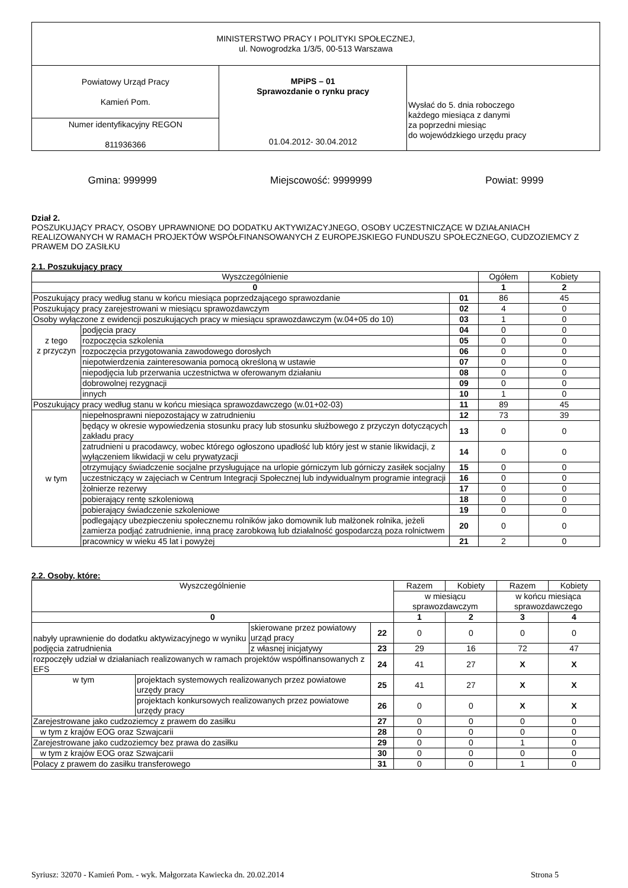| MINISTERSTWO PRACY I POLITYKI SPOŁECZNEJ, ul. Nowogrodzka 1/3/5, 00-513 Warszawa | | |
| Powiatowy Urząd Pracy Kamień Pom. | MPiPS – 01 Sprawozdanie o rynku pracy 01.04.2012- 30.04.2012 | Wysłać do 5. dnia roboczego każdego miesiąca z danymi za poprzedni miesiąc do wojewódzkiego urzędu pracy |
| Numer identyfikacyjny REGON 811936366 | | |
Gmina: 999999 Miejscowość: 9999999 Powiat: 9999
Dział 2.
POSZUKUJĄCY PRACY, OSOBY UPRAWNIONE DO DODATKU AKTYWIZACYJNEGO, OSOBY UCZESTNICZĄCE W DZIAŁANIACH REALIZOWANYCH W RAMACH PROJEKTÓW WSPÓŁFINANSOWANYCH Z EUROPEJSKIEGO FUNDUSZU SPOŁECZNEGO, CUDZOZIEMCY Z PRAWEM DO ZASIŁKU
2.1. Poszukujący pracy
| Wyszczególnienie | | | Ogółem | Kobiety |
| --- | --- | --- | --- | --- |
| 0 | | | 1 | 2 |
| Poszukujący pracy według stanu w końcu miesiąca poprzedzającego sprawozdanie | | 01 | 86 | 45 |
| Poszukujący pracy zarejestrowani w miesiącu sprawozdawczym | | 02 | 4 | 0 |
| Osoby wyłączone z ewidencji poszukujących pracy w miesiącu sprawozdawczym (w.04+05 do 10) | | 03 | 1 | 0 |
| z tego z przyczyn | podjęcia pracy | 04 | 0 | 0 |
| | rozpoczęcia szkolenia | 05 | 0 | 0 |
| | rozpoczęcia przygotowania zawodowego dorosłych | 06 | 0 | 0 |
| | niepotwierdzenia zainteresowania pomocą określoną w ustawie | 07 | 0 | 0 |
| | niepodjęcia lub przerwania uczestnictwa w oferowanym działaniu | 08 | 0 | 0 |
| | dobrowolnej rezygnacji | 09 | 0 | 0 |
| | innych | 10 | 1 | 0 |
| Poszukujący pracy według stanu w końcu miesiąca sprawozdawczego (w.01+02-03) | | 11 | 89 | 45 |
| w tym | niepełnosprawni niepozostający w zatrudnieniu | 12 | 73 | 39 |
| | będący w okresie wypowiedzenia stosunku pracy lub stosunku służbowego z przyczyn dotyczących zakładu pracy | 13 | 0 | 0 |
| | zatrudnieni u pracodawcy, wobec którego ogłoszono upadłość lub który jest w stanie likwidacji, z wyłączeniem likwidacji w celu prywatyzacji | 14 | 0 | 0 |
| | otrzymujący świadczenie socjalne przysługujące na urlopie górniczym lub górniczy zasiłek socjalny | 15 | 0 | 0 |
| | uczestniczący w zajęciach w Centrum Integracji Społecznej lub indywidualnym programie integracji | 16 | 0 | 0 |
| | żołnierze rezerwy | 17 | 0 | 0 |
| | pobierający rentę szkoleniową | 18 | 0 | 0 |
| | pobierający świadczenie szkoleniowe | 19 | 0 | 0 |
| | podlegający ubezpieczeniu społecznemu rolników jako domownik lub małżonek rolnika, jeżeli zamierza podjąć zatrudnienie, inną pracę zarobkową lub działalność gospodarczą poza rolnictwem | 20 | 0 | 0 |
| | pracownicy w wieku 45 lat i powyżej | 21 | 2 | 0 |
2.2. Osoby, które:
| Wyszczególnienie | | | Razem | Kobiety | Razem | Kobiety |
| --- | --- | --- | --- | --- | --- | --- |
| | | | w miesiącu sprawozdawczym | | w końcu miesiąca sprawozdawczego | |
| 0 | | | 1 | 2 | 3 | 4 |
| nabyły uprawnienie do dodatku aktywizacyjnego w wyniku podjęcia zatrudnienia | skierowane przez powiatowy urząd pracy | 22 | 0 | 0 | 0 | 0 |
| | z własnej inicjatywy | 23 | 29 | 16 | 72 | 47 |
| rozpoczęły udział w działaniach realizowanych w ramach projektów współfinansowanych z EFS | | 24 | 41 | 27 | X | X |
| / w tym / projektach systemowych realizowanych przez powiatowe urzędy pracy / / / projektach konkursowych realizowanych przez powiatowe urzędy pracy / | | / 25 / / 26 / | / 41 / / 0 / | / 27 / / 0 / | / X / / X / | / X / / X / |
| Zarejestrowane jako cudzoziemcy z prawem do zasiłku | | 27 | 0 | 0 | 0 | 0 |
| w tym z krajów EOG oraz Szwajcarii | | 28 | 0 | 0 | 0 | 0 |
| Zarejestrowane jako cudzoziemcy bez prawa do zasiłku | | 29 | 0 | 0 | 1 | 0 |
| w tym z krajów EOG oraz Szwajcarii | | 30 | 0 | 0 | 0 | 0 |
| Polacy z prawem do zasiłku transferowego | | 31 | 0 | 0 | 1 | 0 |
Syriusz: 32070 - Kamień Pom. - wyk. Małgorzata Kawiecka dn. 20.02.2014 Strona 5